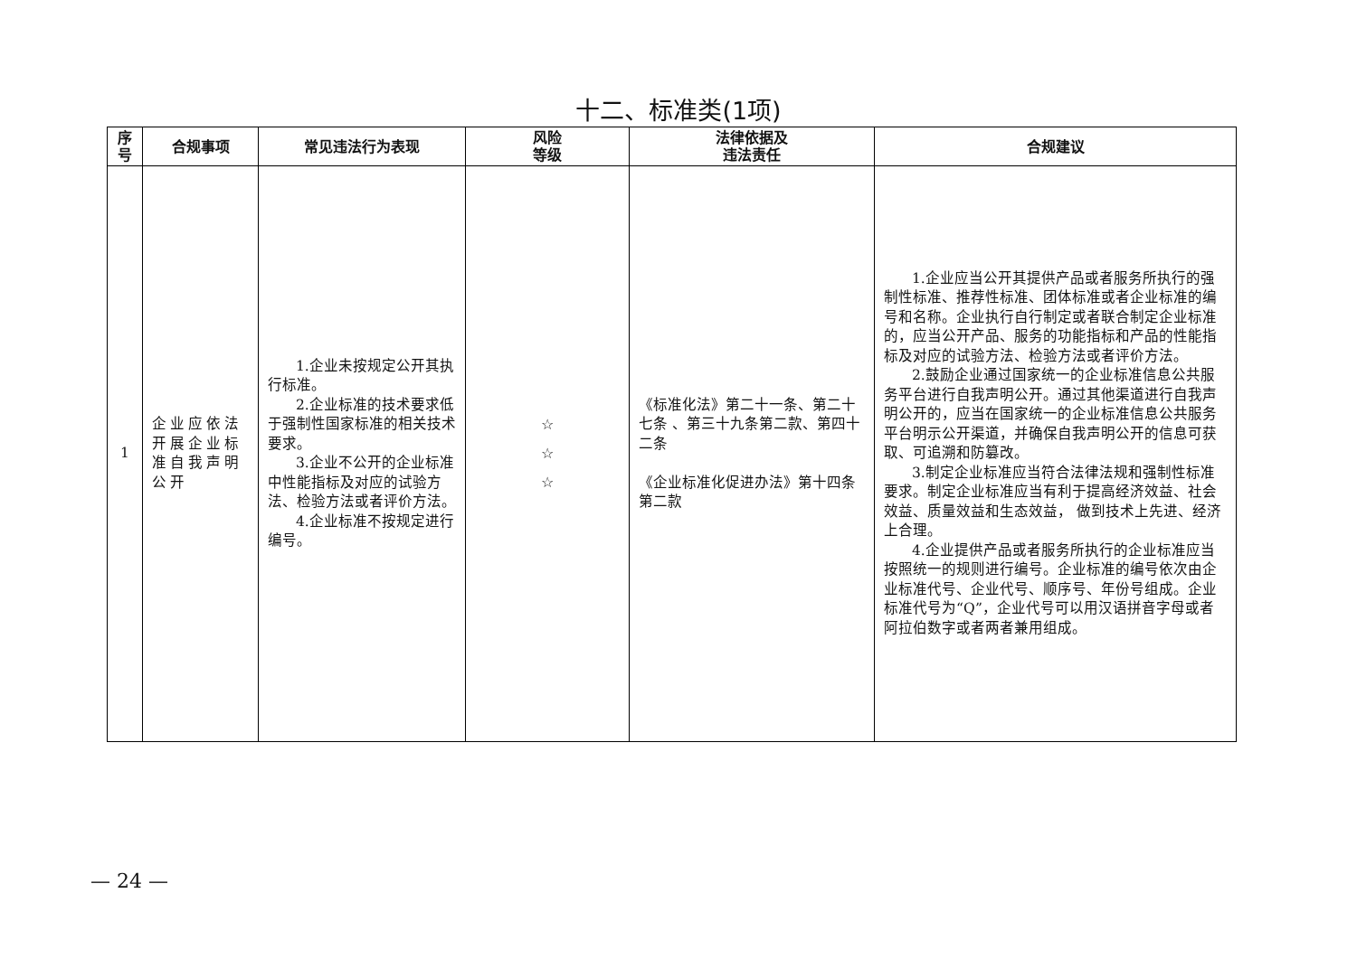十二、标准类(1项)
| 序 号 | 合规事项 | 常见违法行为表现 | 风险 等级 | 法律依据及 违法责任 | 合规建议 |
| --- | --- | --- | --- | --- | --- |
| 1 | 企业应依法开展企业标准自我声明公开 | 1.企业未按规定公开其执行标准。 2.企业标准的技术要求低于强制性国家标准的相关技术要求。 3.企业不公开的企业标准中性能指标及对应的试验方法、检验方法或者评价方法。 4.企业标准不按规定进行编号。 | ☆ ☆ ☆ | 《标准化法》第二十一条、第二十七条 、第三十九条第二款、第四十二条 《企业标准化促进办法》第十四条第二款 | 1.企业应当公开其提供产品或者服务所执行的强制性标准、推荐性标准、团体标准或者企业标准的编号和名称。企业执行自行制定或者联合制定企业标准的，应当公开产品、服务的功能指标和产品的性能指标及对应的试验方法、检验方法或者评价方法。 2.鼓励企业通过国家统一的企业标准信息公共服务平台进行自我声明公开。通过其他渠道进行自我声明公开的，应当在国家统一的企业标准信息公共服务平台明示公开渠道，并确保自我声明公开的信息可获取、可追溯和防篡改。 3.制定企业标准应当符合法律法规和强制性标准要求。制定企业标准应当有利于提高经济效益、社会效益、质量效益和生态效益， 做到技术上先进、经济上合理。 4.企业提供产品或者服务所执行的企业标准应当按照统一的规则进行编号。企业标准的编号依次由企业标准代号、企业代号、顺序号、年份号组成。企业标准代号为“Q”，企业代号可以用汉语拼音字母或者阿拉伯数字或者两者兼用组成。 |
— 24 —